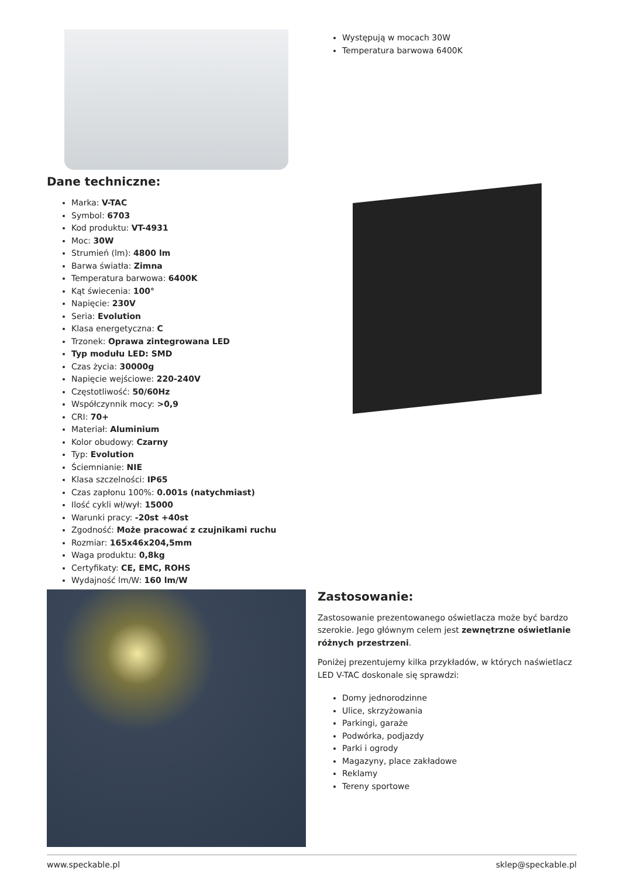Występują w mocach 30W
Temperatura barwowa 6400K
Dane techniczne:
Marka: V-TAC
Symbol: 6703
Kod produktu: VT-4931
Moc: 30W
Strumień (lm): 4800 lm
Barwa światła: Zimna
Temperatura barwowa: 6400K
Kąt świecenia: 100°
Napięcie: 230V
Seria: Evolution
Klasa energetyczna: C
Trzonek: Oprawa zintegrowana LED
Typ modułu LED: SMD
Czas życia: 30000g
Napięcie wejściowe: 220-240V
Częstotliwość: 50/60Hz
Współczynnik mocy: >0,9
CRI: 70+
Materiał: Aluminium
Kolor obudowy: Czarny
Typ: Evolution
Ściemnianie: NIE
Klasa szczelności: IP65
Czas zapłonu 100%: 0.001s (natychmiast)
Ilość cykli wł/wył: 15000
Warunki pracy: -20st +40st
Zgodność: Może pracować z czujnikami ruchu
Rozmiar: 165x46x204,5mm
Waga produktu: 0,8kg
Certyfikaty: CE, EMC, ROHS
Wydajność lm/W: 160 lm/W
Zastosowanie:
Zastosowanie prezentowanego oświetlacza może być bardzo szerokie. Jego głównym celem jest zewnętrzne oświetlanie różnych przestrzeni.
Poniżej prezentujemy kilka przykładów, w których naświetlacz LED V-TAC doskonale się sprawdzi:
Domy jednorodzinne
Ulice, skrzyżowania
Parkingi, garaże
Podwórka, podjazdy
Parki i ogrody
Magazyny, place zakładowe
Reklamy
Tereny sportowe
www.speckable.pl sklep@speckable.pl